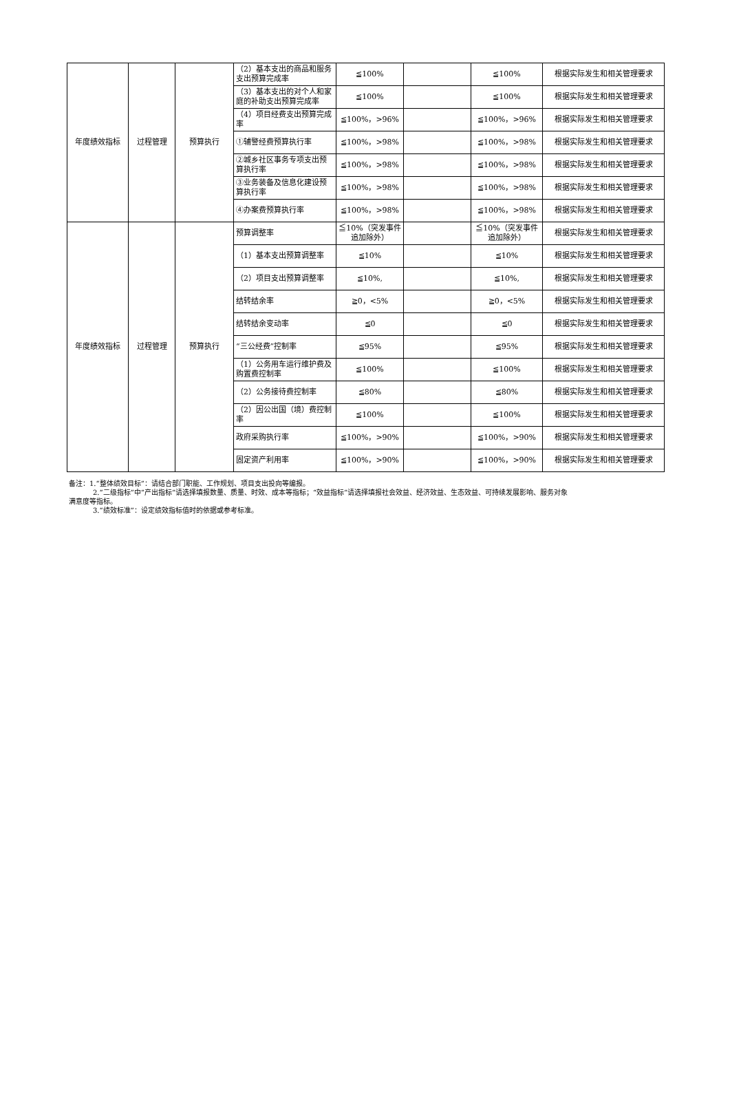| 年度绩效指标 | 过程管理 | 预算执行 | （2）基本支出的商品和服务支出预算完成率 | ≦100% | | ≦100% | 根据实际发生和相关管理要求 |
| | | | （3）基本支出的对个人和家庭的补助支出预算完成率 | ≦100% | | ≦100% | 根据实际发生和相关管理要求 |
| | | | （4）项目经费支出预算完成率 | ≦100%，>96% | | ≦100%，>96% | 根据实际发生和相关管理要求 |
| | | | ①辅警经费预算执行率 | ≦100%，>98% | | ≦100%，>98% | 根据实际发生和相关管理要求 |
| | | | ②城乡社区事务专项支出预算执行率 | ≦100%，>98% | | ≦100%，>98% | 根据实际发生和相关管理要求 |
| | | | ③业务装备及信息化建设预算执行率 | ≦100%，>98% | | ≦100%，>98% | 根据实际发生和相关管理要求 |
| | | | ④办案费预算执行率 | ≦100%，>98% | | ≦100%，>98% | 根据实际发生和相关管理要求 |
| 年度绩效指标 | 过程管理 | 预算执行 | 预算调整率 | ≦10%（突发事件追加除外） | | ≦10%（突发事件追加除外） | 根据实际发生和相关管理要求 |
| | | | （1）基本支出预算调整率 | ≦10% | | ≦10% | 根据实际发生和相关管理要求 |
| | | | （2）项目支出预算调整率 | ≦10%, | | ≦10%, | 根据实际发生和相关管理要求 |
| | | | 结转结余率 | ≧0，<5% | | ≧0，<5% | 根据实际发生和相关管理要求 |
| | | | 结转结余变动率 | ≦0 | | ≦0 | 根据实际发生和相关管理要求 |
| | | | “三公经费”控制率 | ≦95% | | ≦95% | 根据实际发生和相关管理要求 |
| | | | （1）公务用车运行维护费及购置费控制率 | ≦100% | | ≦100% | 根据实际发生和相关管理要求 |
| | | | （2）公务接待费控制率 | ≦80% | | ≦80% | 根据实际发生和相关管理要求 |
| | | | （2）因公出国（境）费控制率 | ≦100% | | ≦100% | 根据实际发生和相关管理要求 |
| | | | 政府采购执行率 | ≦100%，>90% | | ≦100%，>90% | 根据实际发生和相关管理要求 |
| | | | 固定资产利用率 | ≦100%，>90% | | ≦100%，>90% | 根据实际发生和相关管理要求 |
备注：1.“整体绩效目标”：请结合部门职能、工作规划、项目支出投向等编报。
2.“二级指标”中“产出指标”请选择填报数量、质量、时效、成本等指标；“效益指标”请选择填报社会效益、经济效益、生态效益、可持续发展影响、服务对象
满意度等指标。
3.“绩效标准”：设定绩效指标值时的依据或参考标准。